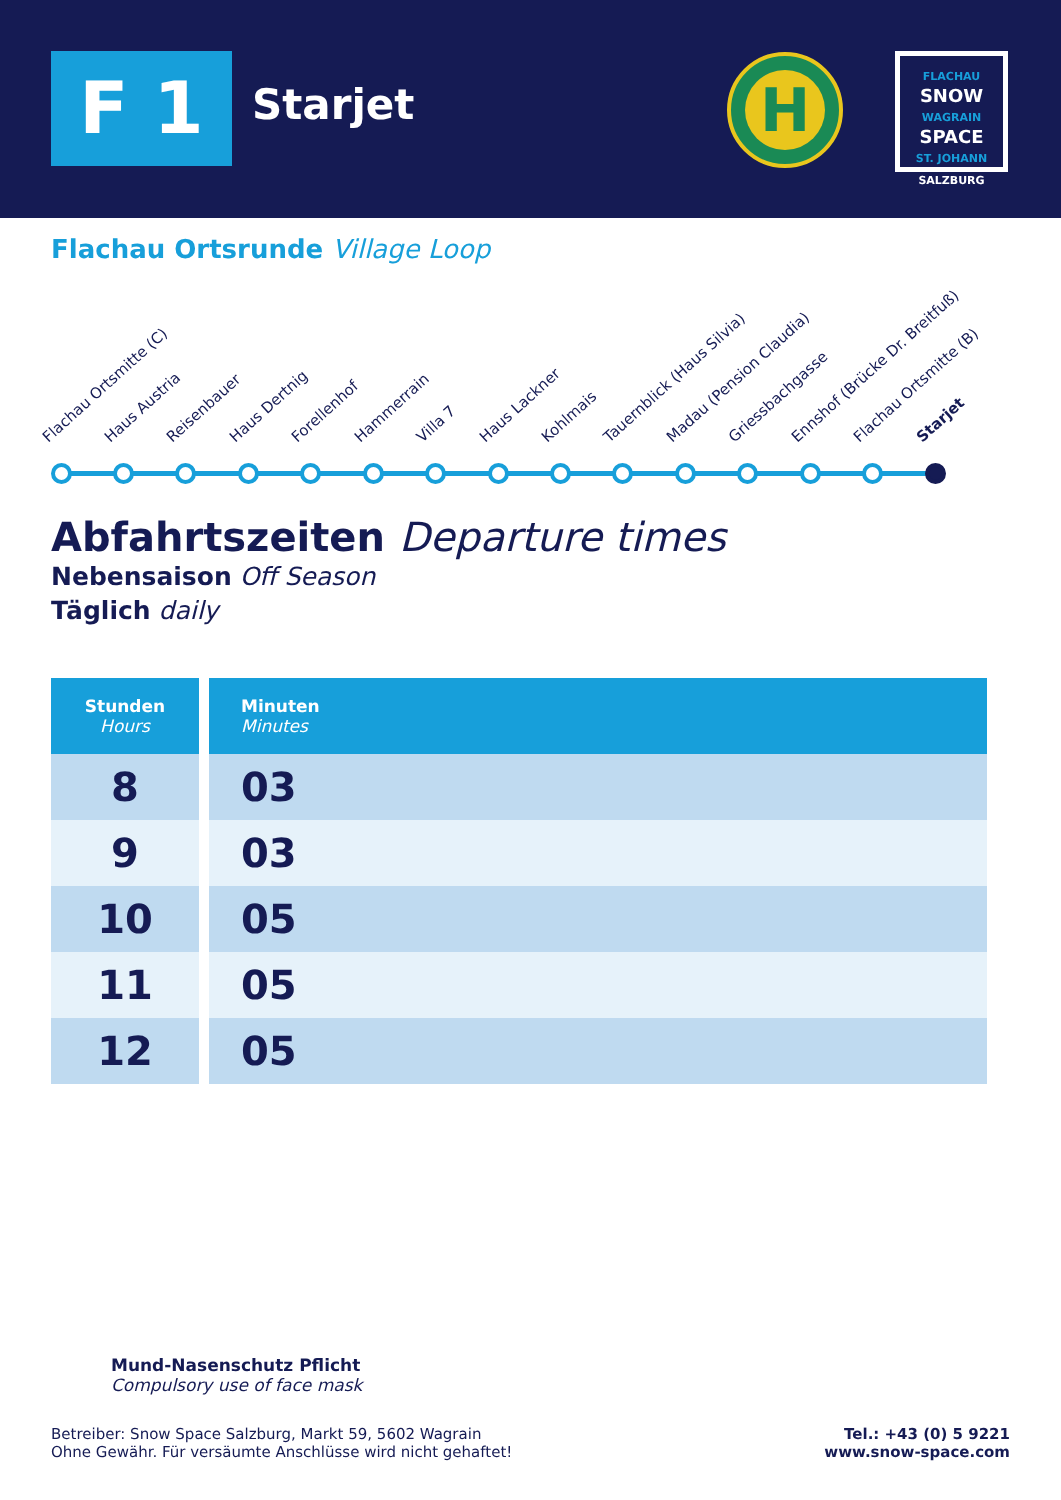F 1 Starjet
H
FLACHAU
SNOW
WAGRAIN
SPACE
ST. JOHANN
SALZBURG
Flachau Ortsrunde Village Loop
Flachau Ortsmitte (C) Haus Austria Reisenbauer Haus Dertnig Forellenhof Hammerrain Villa 7 Haus Lackner Kohlmais Tauernblick (Haus Silvia) Madau (Pension Claudia) Griessbachgasse Ennshof (Brücke Dr. Breitfuß) Flachau Ortsmitte (B) Starjet
Abfahrtszeiten Departure times
Nebensaison Off Season
Täglich daily
| Stunden Hours | Minuten Minutes |
| --- | --- |
| 8 | 03 |
| 9 | 03 |
| 10 | 05 |
| 11 | 05 |
| 12 | 05 |
Mund-Nasenschutz Pflicht
Compulsory use of face mask
Betreiber: Snow Space Salzburg, Markt 59, 5602 Wagrain
Ohne Gewähr. Für versäumte Anschlüsse wird nicht gehaftet!
Tel.: +43 (0) 5 9221
www.snow-space.com